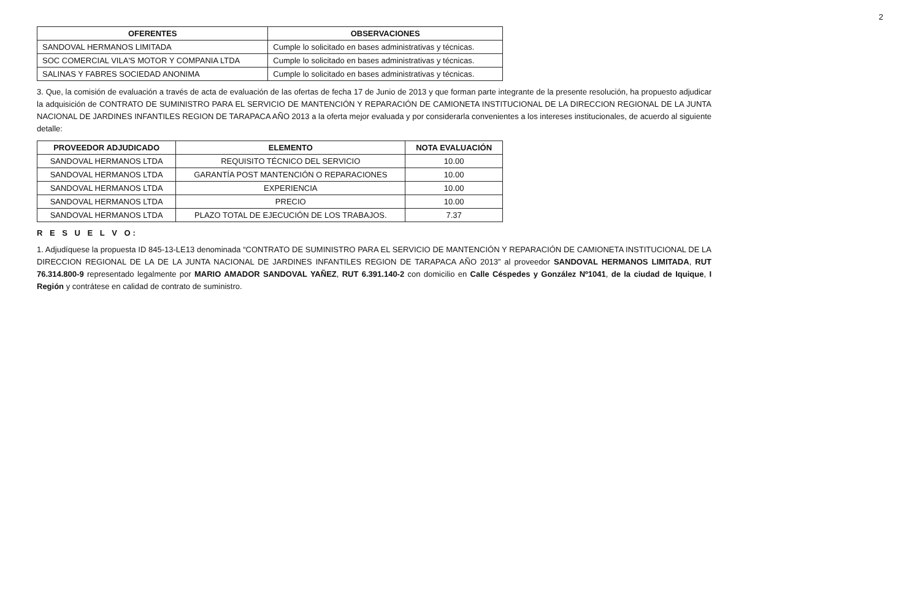2
| OFERENTES | OBSERVACIONES |
| --- | --- |
| SANDOVAL HERMANOS LIMITADA | Cumple lo solicitado en bases administrativas y técnicas. |
| SOC COMERCIAL VILA'S MOTOR Y COMPANIA LTDA | Cumple lo solicitado en bases administrativas y técnicas. |
| SALINAS Y FABRES SOCIEDAD ANONIMA | Cumple lo solicitado en bases administrativas y técnicas. |
3. Que, la comisión de evaluación a través de acta de evaluación de las ofertas de fecha 17 de Junio de 2013 y que forman parte integrante de la presente resolución, ha propuesto adjudicar la adquisición de CONTRATO DE SUMINISTRO PARA EL SERVICIO DE MANTENCIÓN Y REPARACIÓN DE CAMIONETA INSTITUCIONAL DE LA DIRECCION REGIONAL DE LA JUNTA NACIONAL DE JARDINES INFANTILES REGION DE TARAPACA AÑO 2013 a la oferta mejor evaluada y por considerarla convenientes a los intereses institucionales, de acuerdo al siguiente detalle:
| PROVEEDOR ADJUDICADO | ELEMENTO | NOTA EVALUACIÓN |
| --- | --- | --- |
| SANDOVAL HERMANOS LTDA | REQUISITO TÉCNICO DEL SERVICIO | 10.00 |
| SANDOVAL HERMANOS LTDA | GARANTÍA POST MANTENCIÓN O REPARACIONES | 10.00 |
| SANDOVAL HERMANOS LTDA | EXPERIENCIA | 10.00 |
| SANDOVAL HERMANOS LTDA | PRECIO | 10.00 |
| SANDOVAL HERMANOS LTDA | PLAZO TOTAL DE EJECUCIÓN DE LOS TRABAJOS. | 7.37 |
R E S U E L V O:
1. Adjudíquese la propuesta ID 845-13-LE13 denominada “CONTRATO DE SUMINISTRO PARA EL SERVICIO DE MANTENCIÓN Y REPARACIÓN DE CAMIONETA INSTITUCIONAL DE LA DIRECCION REGIONAL DE LA DE LA JUNTA NACIONAL DE JARDINES INFANTILES REGION DE TARAPACA AÑO 2013” al proveedor SANDOVAL HERMANOS LIMITADA, RUT 76.314.800-9 representado legalmente por MARIO AMADOR SANDOVAL YAÑEZ, RUT 6.391.140-2 con domicilio en Calle Céspedes y González Nº1041, de la ciudad de Iquique, I Región y contrátese en calidad de contrato de suministro.